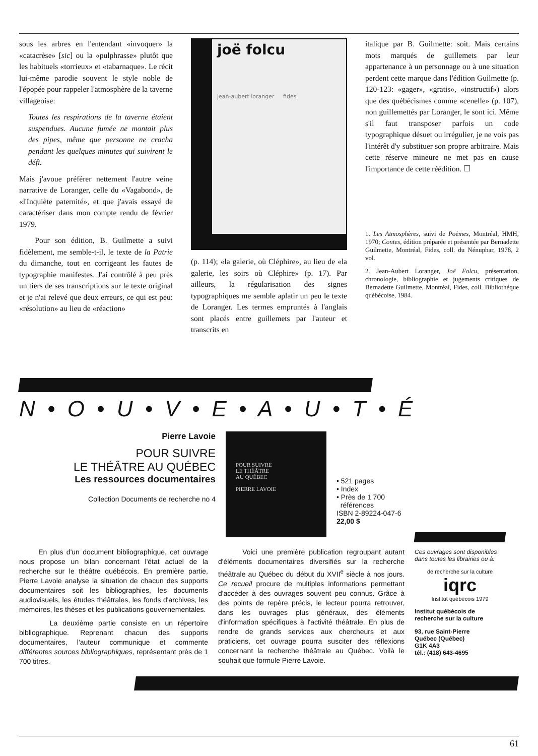sous les arbres en l'entendant «invoquer» la «catacrèse» [sic] ou la «pulphrasse» plutôt que les habituels «torrieux» et «tabarnaque». Le récit lui-même parodie souvent le style noble de l'épopée pour rappeler l'atmosphère de la taverne villageoise:
Toutes les respirations de la taverne étaient suspendues. Aucune fumée ne montait plus des pipes, même que personne ne cracha pendant les quelques minutes qui suivirent le défi.
Mais j'avoue préférer nettement l'autre veine narrative de Loranger, celle du «Vagabond», de «l'Inquiète paternité», et que j'avais essayé de caractériser dans mon compte rendu de février 1979.
Pour son édition, B. Guilmette a suivi fidèlement, me semble-t-il, le texte de la Patrie du dimanche, tout en corrigeant les fautes de typographie manifestes. J'ai contrôlé à peu près un tiers de ses transcriptions sur le texte original et je n'ai relevé que deux erreurs, ce qui est peu: «résolution» au lieu de «réaction»
joë folcu
jean-aubert loranger fides
(p. 114); «la galerie, où Cléphire», au lieu de «la galerie, les soirs où Cléphire» (p. 17). Par ailleurs, la régularisation des signes typographiques me semble aplatir un peu le texte de Loranger. Les termes empruntés à l'anglais sont placés entre guillemets par l'auteur et transcrits en
italique par B. Guilmette: soit. Mais certains mots marqués de guillemets par leur appartenance à un personnage ou à une situation perdent cette marque dans l'édition Guilmette (p. 120-123: «gager», «gratis», «instructif») alors que des québécismes comme «cenelle» (p. 107), non guillemettés par Loranger, le sont ici. Même s'il faut transposer parfois un code typographique désuet ou irrégulier, je ne vois pas l'intérêt d'y substituer son propre arbitraire. Mais cette réserve mineure ne met pas en cause l'importance de cette réédition. ☐
1. Les Atmosphères, suivi de Poèmes, Montréal, HMH, 1970; Contes, édition préparée et présentée par Bernadette Guilmette, Montréal, Fides, coll. du Nénuphar, 1978, 2 vol.
2. Jean-Aubert Loranger, Joë Folcu, présentation, chronologie, bibliographie et jugements critiques de Bernadette Guilmette, Montréal, Fides, coll. Bibliothèque québécoise, 1984.
N • O • U • V • E • A • U • T • É
Pierre Lavoie
POUR SUIVRE
LE THÉÂTRE AU QUÉBEC
Les ressources documentaires
Collection Documents de recherche no 4
POUR SUIVRE
LE THÉÂTRE
AU QUÉBEC
PIERRE LAVOIE
• 521 pages
• Index
• Près de 1 700
références
ISBN 2-89224-047-6
22,00 $
En plus d'un document bibliographique, cet ouvrage nous propose un bilan concernant l'état actuel de la recherche sur le théâtre québécois. En première partie, Pierre Lavoie analyse la situation de chacun des supports documentaires soit les bibliographies, les documents audiovisuels, les études théâtrales, les fonds d'archives, les mémoires, les thèses et les publications gouvernementales.
La deuxième partie consiste en un répertoire bibliographique. Reprenant chacun des supports documentaires, l'auteur communique et commente différentes sources bibliographiques, représentant près de 1 700 titres.
Voici une première publication regroupant autant d'éléments documentaires diversifiés sur la recherche théâtrale au Québec du début du XVII<sup>e</sup> siècle à nos jours. Ce recueil procure de multiples informations permettant d'accéder à des ouvrages souvent peu connus. Grâce à des points de repère précis, le lecteur pourra retrouver, dans les ouvrages plus généraux, des éléments d'information spécifiques à l'activité théâtrale. En plus de rendre de grands services aux chercheurs et aux praticiens, cet ouvrage pourra susciter des réflexions concernant la recherche théâtrale au Québec. Voilà le souhait que formule Pierre Lavoie.
Ces ouvrages sont disponibles dans toutes les librairies ou à:
de recherche sur la culture
iqrc
Institut québécois 1979
Institut québécois de recherche sur la culture
93, rue Saint-Pierre
Québec (Québec)
G1K 4A3
tél.: (418) 643-4695
61